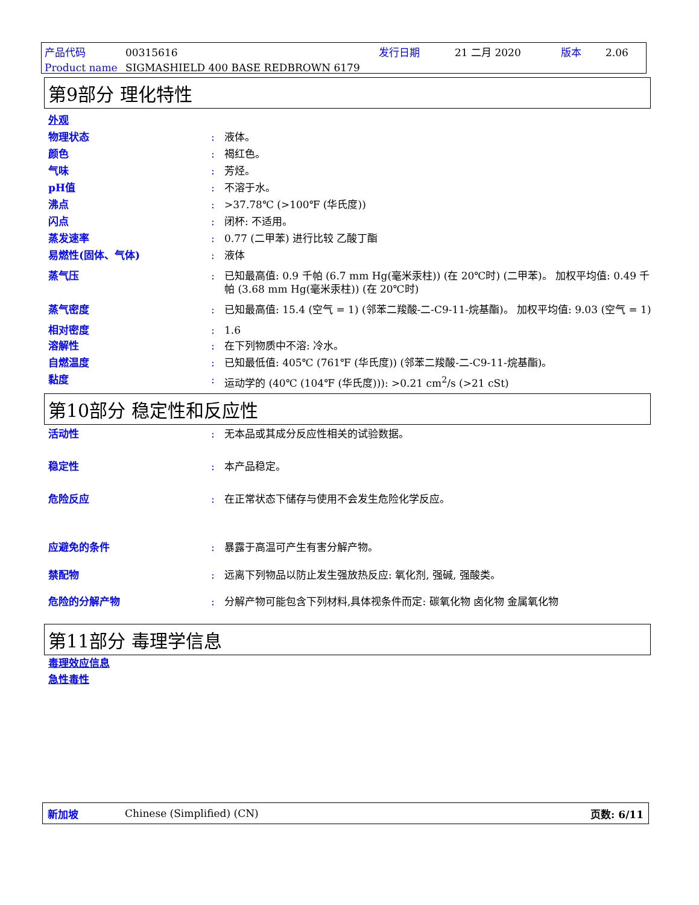产品代码 00315616 发行日期 21 二月 2020 版本 2.06 Product name SIGMASHIELD 400 BASE REDBROWN 6179
第9部分 理化特性
外观
物理状态: 液体。
颜色: 褐红色。
气味: 芳烃。
pH值: 不溶于水。
沸点: >37.78℃ (>100℉ (华氏度))
闪点: 闭杯: 不适用。
蒸发速率: 0.77 (二甲苯) 进行比较 乙酸丁酯
易燃性(固体、气体): 液体
蒸气压: 已知最高值: 0.9 千帕 (6.7 mm Hg(毫米汞柱)) (在 20℃时) (二甲苯)。 加权平均值: 0.49 千帕 (3.68 mm Hg(毫米汞柱)) (在 20℃时)
蒸气密度: 已知最高值: 15.4 (空气 = 1) (邻苯二羧酸-二-C9-11-烷基酯)。 加权平均值: 9.03 (空气 = 1)
相对密度: 1.6
溶解性: 在下列物质中不溶: 冷水。
自燃温度: 已知最低值: 405℃ (761℉ (华氏度)) (邻苯二羧酸-二-C9-11-烷基酯)。
黏度: 运动学的 (40℃ (104℉ (华氏度))): >0.21 cm<sup>2</sup>/s (>21 cSt)
第10部分 稳定性和反应性
活动性: 无本品或其成分反应性相关的试验数据。
稳定性: 本产品稳定。
危险反应: 在正常状态下储存与使用不会发生危险化学反应。
应避免的条件: 暴露于高温可产生有害分解产物。
禁配物: 远离下列物品以防止发生强放热反应: 氧化剂, 强碱, 强酸类。
危险的分解产物: 分解产物可能包含下列材料,具体视条件而定: 碳氧化物 卤化物 金属氧化物
第11部分 毒理学信息
毒理效应信息
急性毒性
新加坡 Chinese (Simplified) (CN) 页数: 6/11